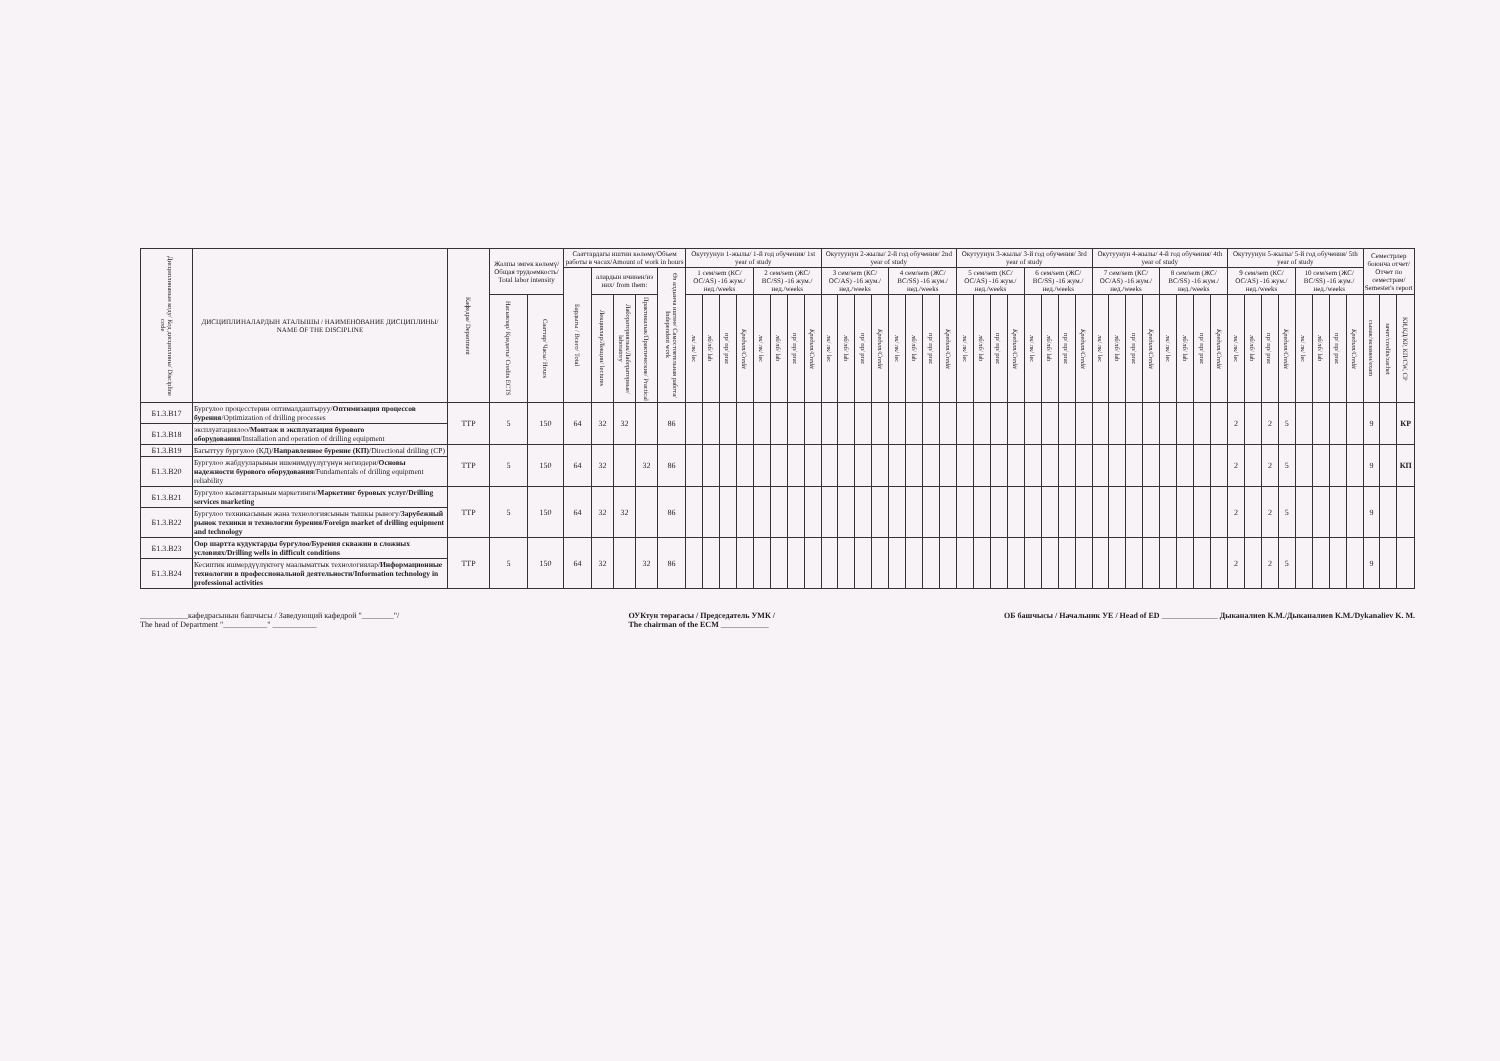| Дисциплинанын коду/ Код дисциплины/ Discipline code | ДИСЦИПЛИНАЛАРДЫН АТАЛЫШЫ / НАИМЕНОВАНИЕ ДИСЦИПЛИНЫ/ NAME OF THE DISCIPLINE | Кафедра/ Department | Жалпы эмгек көлөмү/ Общая трудоемкость/ Total labor intensity | | Сааттардагы иштин көлөмү/Объем работы в часах/Amount of work in hours | | | | | Окутуунун 1-жылы/ 1-й год обучения/ 1st year of study | | | | | | | | Окутуунун 2-жылы/ 2-й год обучения/ 2nd year of study | | | | | | | | Окутуунун 3-жылы/ 3-й год обучения/ 3rd year of study | | | | | | | | Окутуунун 4-жылы/ 4-й год обучения/ 4th year of study | | | | | | | | Окутуунун 5-жылы/ 5-й год обучения/ 5th year of study | | | | | | | | Семестрлер боюнча отчет/ Отчет по семестрам/ Semester's report | | |
| --- | --- | --- | --- | --- | --- | --- | --- | --- | --- | --- | --- | --- | --- | --- | --- | --- | --- | --- | --- | --- | --- | --- | --- | --- | --- | --- | --- | --- | --- | --- | --- | --- | --- | --- | --- | --- | --- | --- | --- | --- | --- | --- | --- | --- | --- | --- | --- | --- | --- | --- | --- | --- |
| | | | | | Бардыгы / Всего/ Total | алардын ичинен/из них/ from them: | | | Өз алдынча иштөө/ Самостоятельная работа/ Independent work | 1 сем/sem (КС/ОС/AS) -16 жум./нед./weeks | | | | 2 сем/sem (ЖС/ВС/SS) -16 жум./нед./weeks | | | | 3 сем/sem (КС/ОС/AS) -16 жум./нед./weeks | | | | 4 сем/sem (ЖС/ВС/SS) -16 жум./нед./weeks | | | | 5 сем/sem (КС/ОС/AS) -16 жум./нед./weeks | | | | 6 сем/sem (ЖС/ВС/SS) -16 жум./нед./weeks | | | | 7 сем/sem (КС/ОС/AS) -16 жум./нед./weeks | | | | 8 сем/sem (ЖС/ВС/SS) -16 жум./нед./weeks | | | | 9 сем/sem (КС/ОС/AS) -16 жум./нед./weeks | | | | 10 сем/sem (ЖС/ВС/SS) -16 жум./нед./weeks | | | | | | |
| | | | Насыялар/ Кредиты/ Credits ECTS | Сааттар/ Часы/ Hours | | Лекциялар/Лекции/ lectures | Лабораториялык/Лабораторные/ laboratory | Практикалык/Практические/ Practical | | лк/ лк/ lec | лб/лб/ lab | пр/ пр/ prac | Кредит/Credit | лк/ лк/ lec | лб/лб/ lab | пр/ пр/ prac | Кредит/Credit | лк/ лк/ lec | лб/лб/ lab | пр/ пр/ prac | Кредит/Credit | лк/ лк/ lec | лб/лб/ lab | пр/ пр/ prac | Кредит/Credit | лк/ лк/ lec | лб/лб/ lab | пр/ пр/ prac | Кредит/Credit | лк/ лк/ lec | лб/лб/ lab | пр/ пр/ prac | Кредит/Credit | лк/ лк/ lec | лб/лб/ lab | пр/ пр/ prac | Кредит/Credit | лк/ лк/ lec | лб/лб/ lab | пр/ пр/ prac | Кредит/Credit | лк/ лк/ lec | лб/лб/ lab | пр/ пр/ prac | Кредит/Credit | лк/ лк/ lec | лб/лб/ lab | пр/ пр/ prac | Кредит/Credit | сынак/экзамен/exam | зачет/credits/zachet | КИ,КД/КР, КП/CW, CP |
| Б1.3.В17 | Бургулоо процесстерин оптималдаштыруу/ Оптимизация процессов бурения /Optimization of drilling processes | ТТР | 5 | 150 | 64 | 32 | 32 | | 86 | | | | | | | | | | | | | | | | | | | | | | | | | | | | | | | | | 2 | | 2 | 5 | | | | | 9 | | КР |
| Б1.3.В18 | эксплуатациялоо/ Монтаж и эксплуатация бурового оборудования /Installation and operation of drilling equipment | | | | | | | | | | | | | | | | | | | | | | | | | | | | | | | | | | | | | | | | | | | | | | | | | | | |
| Б1.3.В19 | Багыттуу бургулоо (КД)/ Направленное бурение (КП) /Directional drilling (CP) | ТТР | 5 | 150 | 64 | 32 | | 32 | 86 | | | | | | | | | | | | | | | | | | | | | | | | | | | | | | | | | 2 | | 2 | 5 | | | | | 9 | | КП |
| Б1.3.В20 | Бургулоо жабдууларынын ишенимдүүлүгүнүн негиздери/ Основы надежности бурового оборудования /Fundamentals of drilling equipment reliability | | | | | | | | | | | | | | | | | | | | | | | | | | | | | | | | | | | | | | | | | | | | | | | | | | | |
| Б1.3.В21 | Бургулоо кызматтарынын маркетинги/ Маркетинг буровых услуг/Drilling services marketing | ТТР | 5 | 150 | 64 | 32 | 32 | | 86 | | | | | | | | | | | | | | | | | | | | | | | | | | | | | | | | | 2 | | 2 | 5 | | | | | 9 | | |
| Б1.3.В22 | Бургулоо техникасынын жана технологиясынын тышкы рыногу/ Зарубежный рынок техники и технологии бурения/Foreign market of drilling equipment and technology | | | | | | | | | | | | | | | | | | | | | | | | | | | | | | | | | | | | | | | | | | | | | | | | | | | |
| Б1.3.В23 | Оор шартта кудуктарды бургулоо/Бурения скважин в сложных условиях/Drilling wells in difficult conditions | ТТР | 5 | 150 | 64 | 32 | | 32 | 86 | | | | | | | | | | | | | | | | | | | | | | | | | | | | | | | | | 2 | | 2 | 5 | | | | | 9 | | |
| Б1.3.В24 | Кесиптик ишмердүүлүктөгү маалыматтык технологиялар/ Информационные технологии в профессиональной деятельности/Information technology in professional activities | | | | | | | | | | | | | | | | | | | | | | | | | | | | | | | | | | | | | | | | | | | | | | | | | | | |
____________кафедрасынын башчысы / Заведующий кафедрой "________"/
The head of Department "___________" ___________
ОУКтун төрагасы / Председатель УМК /
The chairman of the ECM ____________
ОБ башчысы / Начальник УЕ / Head of ED ______________ Дыканалиев К.М./Дыканалиев К.М./Dykanaliev K. M.